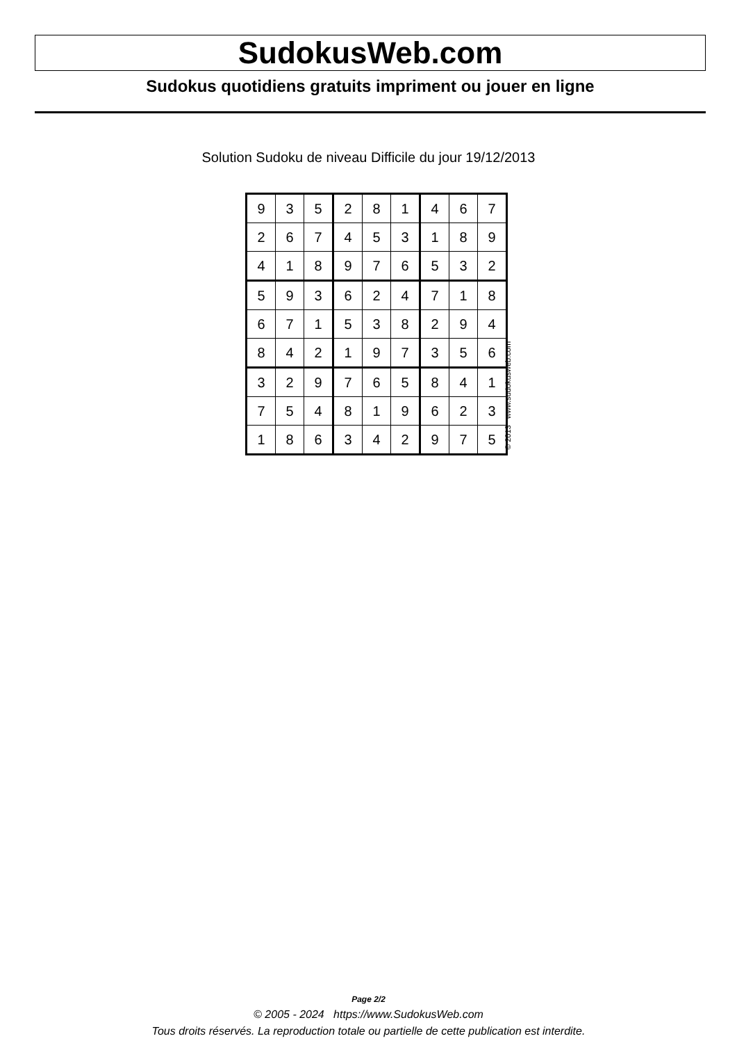SudokusWeb.com
Sudokus quotidiens gratuits impriment ou jouer en ligne
Solution Sudoku de niveau Difficile du jour 19/12/2013
| 9 | 3 | 5 | 2 | 8 | 1 | 4 | 6 | 7 |
| 2 | 6 | 7 | 4 | 5 | 3 | 1 | 8 | 9 |
| 4 | 1 | 8 | 9 | 7 | 6 | 5 | 3 | 2 |
| 5 | 9 | 3 | 6 | 2 | 4 | 7 | 1 | 8 |
| 6 | 7 | 1 | 5 | 3 | 8 | 2 | 9 | 4 |
| 8 | 4 | 2 | 1 | 9 | 7 | 3 | 5 | 6 |
| 3 | 2 | 9 | 7 | 6 | 5 | 8 | 4 | 1 |
| 7 | 5 | 4 | 8 | 1 | 9 | 6 | 2 | 3 |
| 1 | 8 | 6 | 3 | 4 | 2 | 9 | 7 | 5 |
© 2013 www.sudokusweb.com
Page 2/2
© 2005 - 2024 https://www.SudokusWeb.com
Tous droits réservés. La reproduction totale ou partielle de cette publication est interdite.